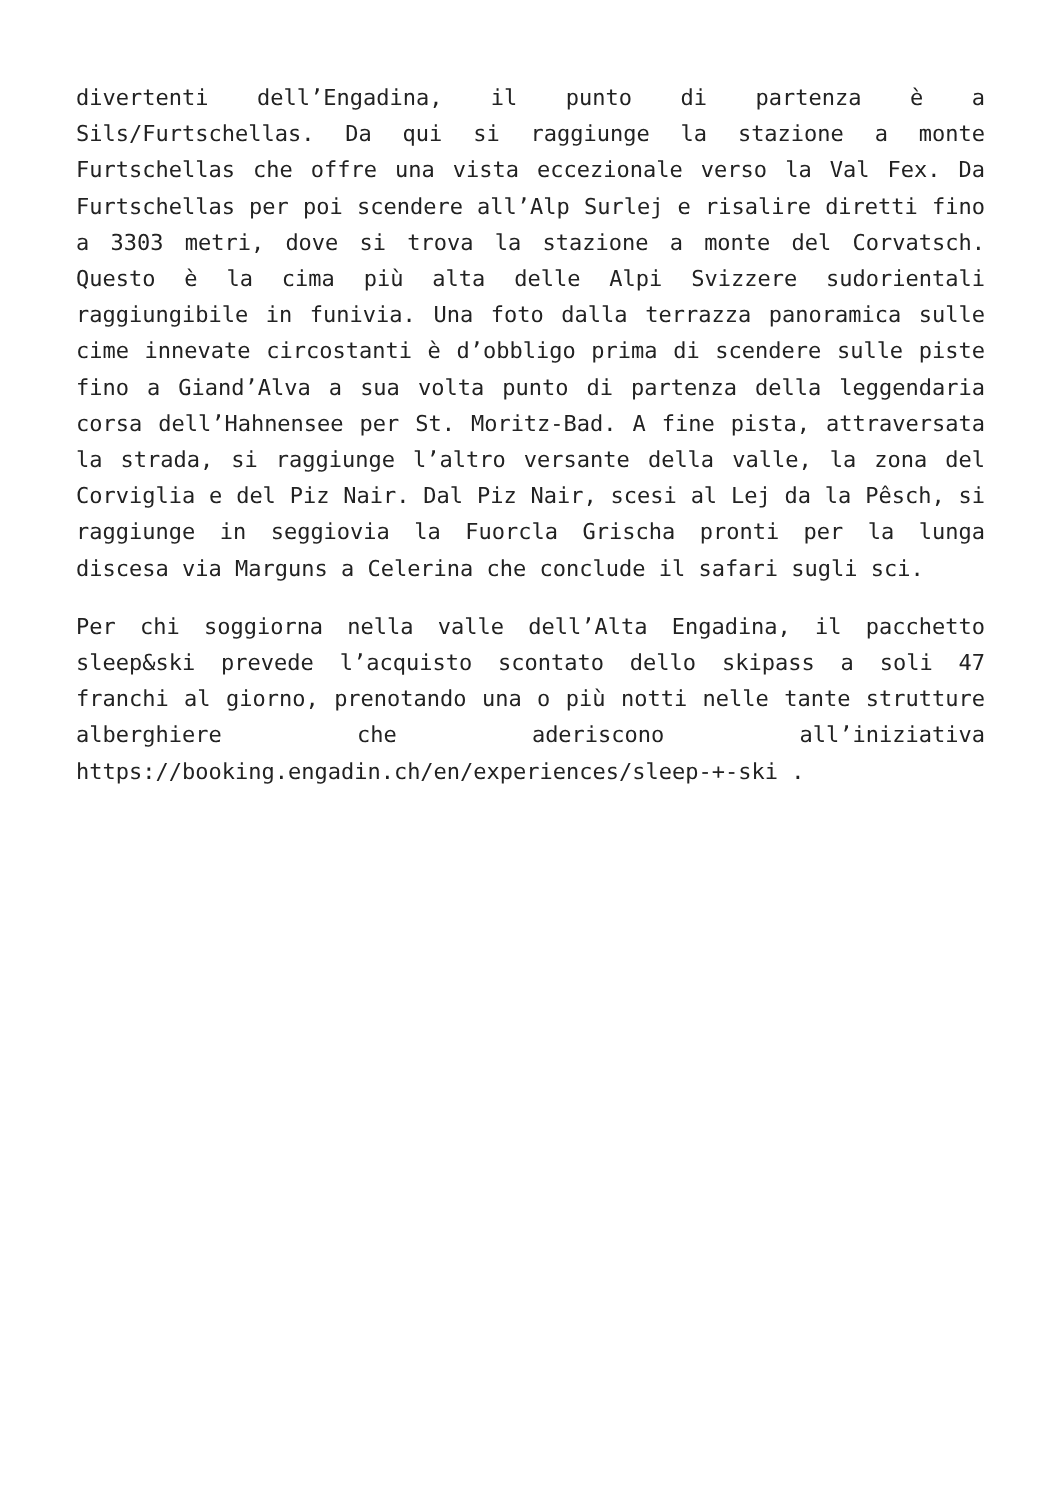divertenti dell’Engadina, il punto di partenza è a Sils/Furtschellas. Da qui si raggiunge la stazione a monte Furtschellas che offre una vista eccezionale verso la Val Fex. Da Furtschellas per poi scendere all’Alp Surlej e risalire diretti fino a 3303 metri, dove si trova la stazione a monte del Corvatsch. Questo è la cima più alta delle Alpi Svizzere sudorientali raggiungibile in funivia. Una foto dalla terrazza panoramica sulle cime innevate circostanti è d’obbligo prima di scendere sulle piste fino a Giand’Alva a sua volta punto di partenza della leggendaria corsa dell’Hahnensee per St. Moritz-Bad. A fine pista, attraversata la strada, si raggiunge l’altro versante della valle, la zona del Corviglia e del Piz Nair. Dal Piz Nair, scesi al Lej da la Pêsch, si raggiunge in seggiovia la Fuorcla Grischa pronti per la lunga discesa via Marguns a Celerina che conclude il safari sugli sci.
Per chi soggiorna nella valle dell’Alta Engadina, il pacchetto sleep&ski prevede l’acquisto scontato dello skipass a soli 47 franchi al giorno, prenotando una o più notti nelle tante strutture alberghiere che aderiscono all’iniziativa https://booking.engadin.ch/en/experiences/sleep-+-ski .